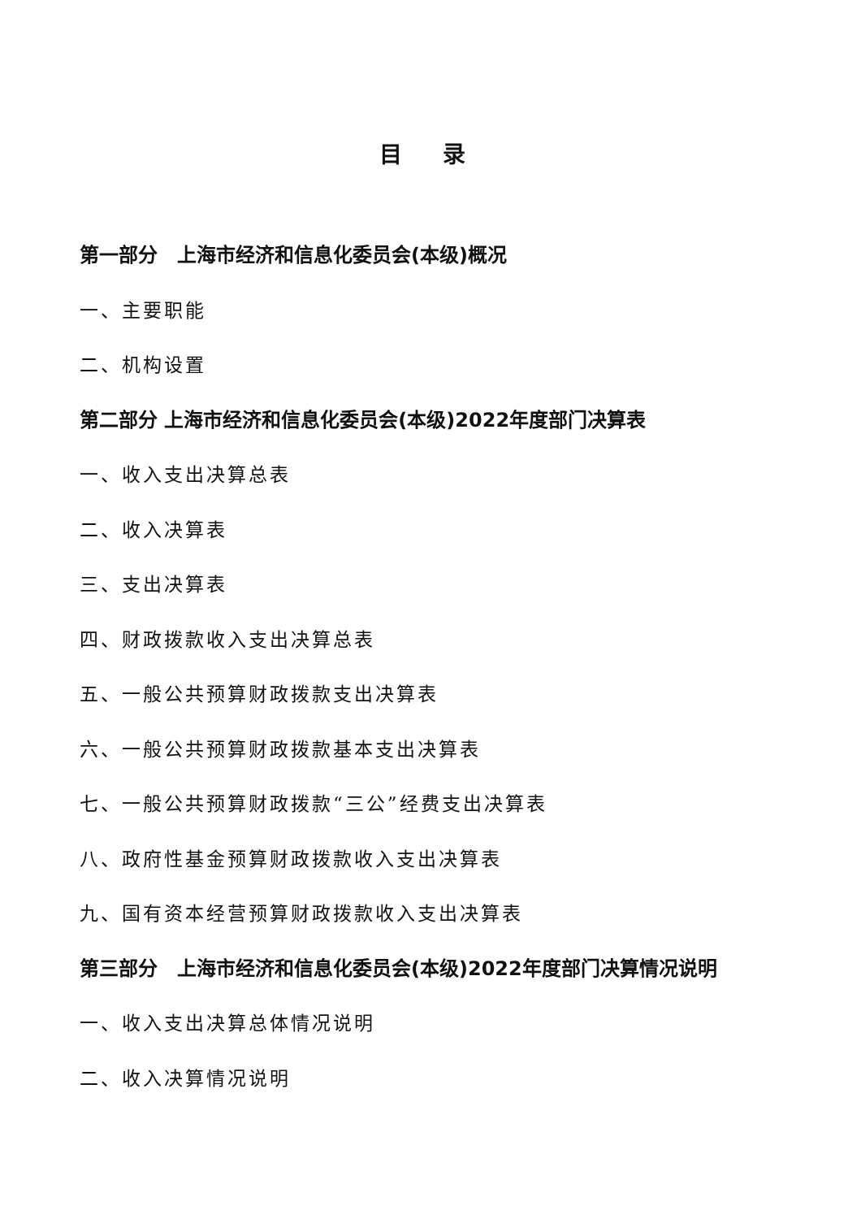目 录
第一部分　上海市经济和信息化委员会(本级)概况
一、主要职能
二、机构设置
第二部分 上海市经济和信息化委员会(本级)2022年度部门决算表
一、收入支出决算总表
二、收入决算表
三、支出决算表
四、财政拨款收入支出决算总表
五、一般公共预算财政拨款支出决算表
六、一般公共预算财政拨款基本支出决算表
七、一般公共预算财政拨款“三公”经费支出决算表
八、政府性基金预算财政拨款收入支出决算表
九、国有资本经营预算财政拨款收入支出决算表
第三部分　上海市经济和信息化委员会(本级)2022年度部门决算情况说明
一、收入支出决算总体情况说明
二、收入决算情况说明